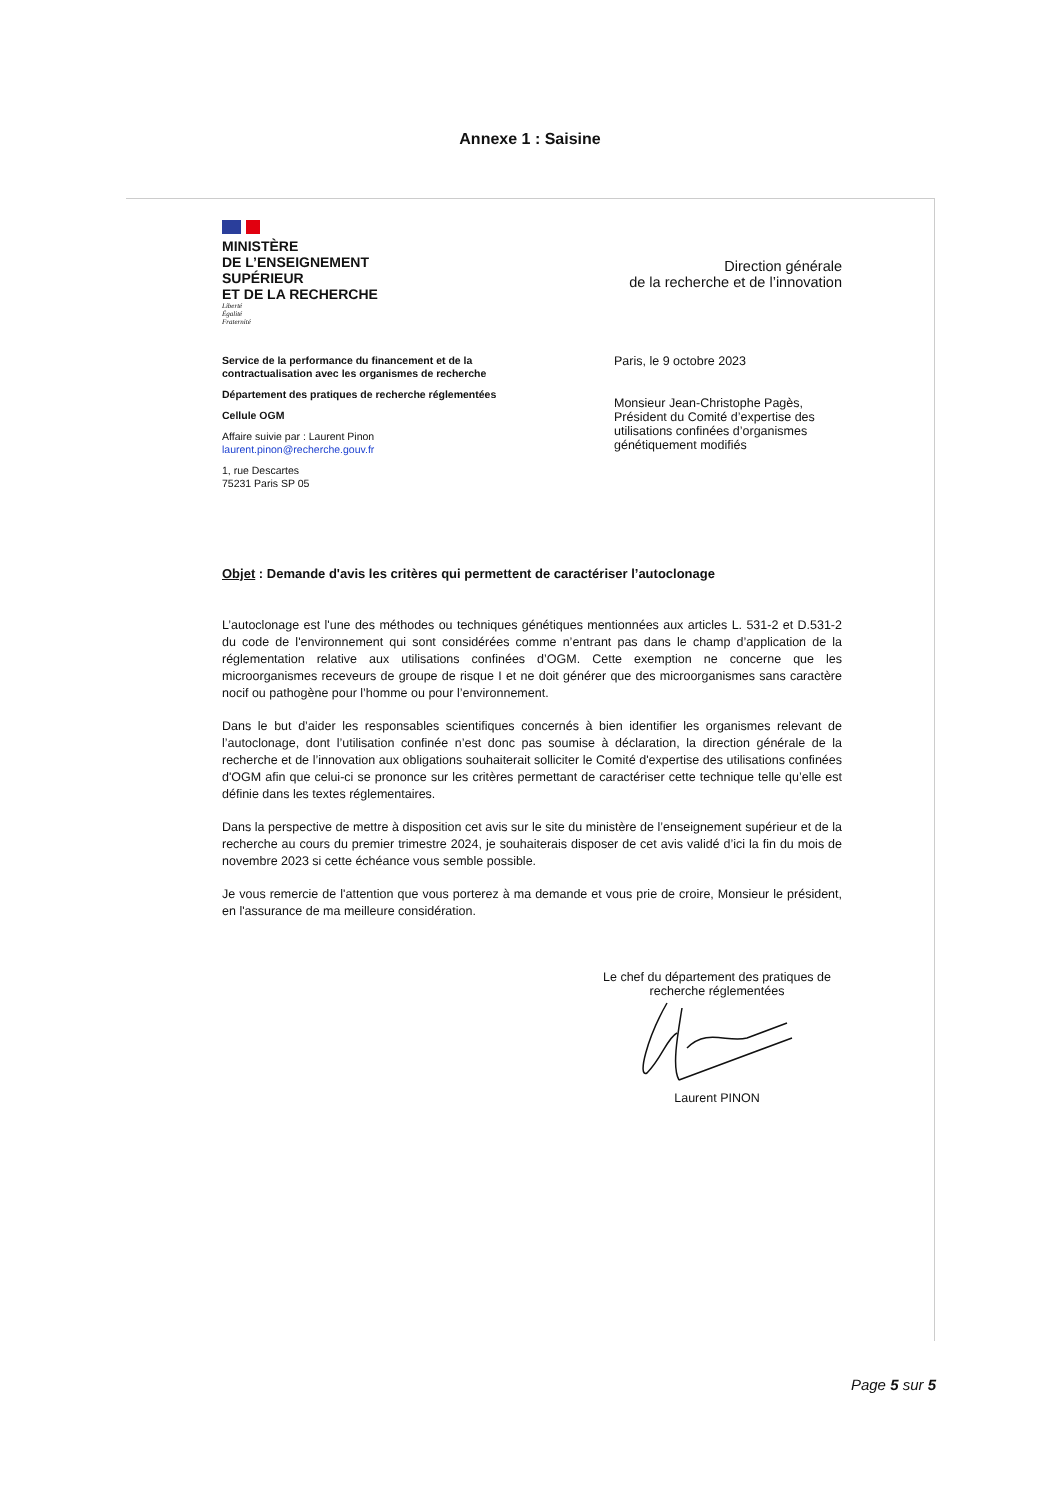Annexe 1 : Saisine
MINISTÈRE
DE L’ENSEIGNEMENT
SUPÉRIEUR
ET DE LA RECHERCHE
Liberté
Égalité
Fraternité
Direction générale
de la recherche et de l’innovation
Service de la performance du financement et de la contractualisation avec les organismes de recherche
Département des pratiques de recherche réglementées
Cellule OGM
Affaire suivie par : Laurent Pinon
laurent.pinon@recherche.gouv.fr
1, rue Descartes
75231 Paris SP 05
Paris, le 9 octobre 2023
Monsieur Jean-Christophe Pagès,
Président du Comité d’expertise des utilisations confinées d’organismes génétiquement modifiés
Objet : Demande d'avis les critères qui permettent de caractériser l’autoclonage
L’autoclonage est l'une des méthodes ou techniques génétiques mentionnées aux articles L. 531-2 et D.531-2 du code de l'environnement qui sont considérées comme n’entrant pas dans le champ d’application de la réglementation relative aux utilisations confinées d’OGM. Cette exemption ne concerne que les microorganismes receveurs de groupe de risque I et ne doit générer que des microorganismes sans caractère nocif ou pathogène pour l’homme ou pour l’environnement.
Dans le but d’aider les responsables scientifiques concernés à bien identifier les organismes relevant de l’autoclonage, dont l’utilisation confinée n’est donc pas soumise à déclaration, la direction générale de la recherche et de l’innovation aux obligations souhaiterait solliciter le Comité d'expertise des utilisations confinées d'OGM afin que celui-ci se prononce sur les critères permettant de caractériser cette technique telle qu’elle est définie dans les textes réglementaires.
Dans la perspective de mettre à disposition cet avis sur le site du ministère de l’enseignement supérieur et de la recherche au cours du premier trimestre 2024, je souhaiterais disposer de cet avis validé d’ici la fin du mois de novembre 2023 si cette échéance vous semble possible.
Je vous remercie de l'attention que vous porterez à ma demande et vous prie de croire, Monsieur le président, en l'assurance de ma meilleure considération.
Le chef du département des pratiques de recherche réglementées
Laurent PINON
Page 5 sur 5